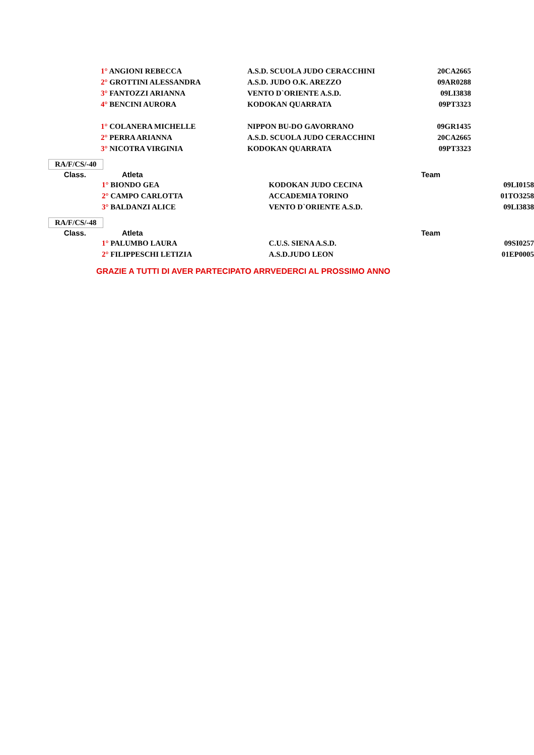| | 1° ANGIONI REBECCA | A.S.D. SCUOLA JUDO CERACCHINI | 20CA2665 |
| | 2° GROTTINI ALESSANDRA | A.S.D. JUDO O.K. AREZZO | 09AR0288 |
| | 3° FANTOZZI ARIANNA | VENTO D`ORIENTE A.S.D. | 09LI3838 |
| | 4° BENCINI AURORA | KODOKAN QUARRATA | 09PT3323 |
| | 1° COLANERA MICHELLE | NIPPON BU-DO GAVORRANO | 09GR1435 |
| | 2° PERRA ARIANNA | A.S.D. SCUOLA JUDO CERACCHINI | 20CA2665 |
| | 3° NICOTRA VIRGINIA | KODOKAN QUARRATA | 09PT3323 |
RA/F/CS/-40
| Class. | Atleta | Team | |
| --- | --- | --- | --- |
| | 1° BIONDO GEA | KODOKAN JUDO CECINA | 09LI0158 |
| | 2° CAMPO CARLOTTA | ACCADEMIA TORINO | 01TO3258 |
| | 3° BALDANZI ALICE | VENTO D`ORIENTE A.S.D. | 09LI3838 |
RA/F/CS/-48
| Class. | Atleta | Team | |
| --- | --- | --- | --- |
| | 1° PALUMBO LAURA | C.U.S. SIENA A.S.D. | 09SI0257 |
| | 2° FILIPPESCHI LETIZIA | A.S.D.JUDO LEON | 01EP0005 |
GRAZIE A TUTTI DI AVER PARTECIPATO ARRVEDERCI AL PROSSIMO ANNO